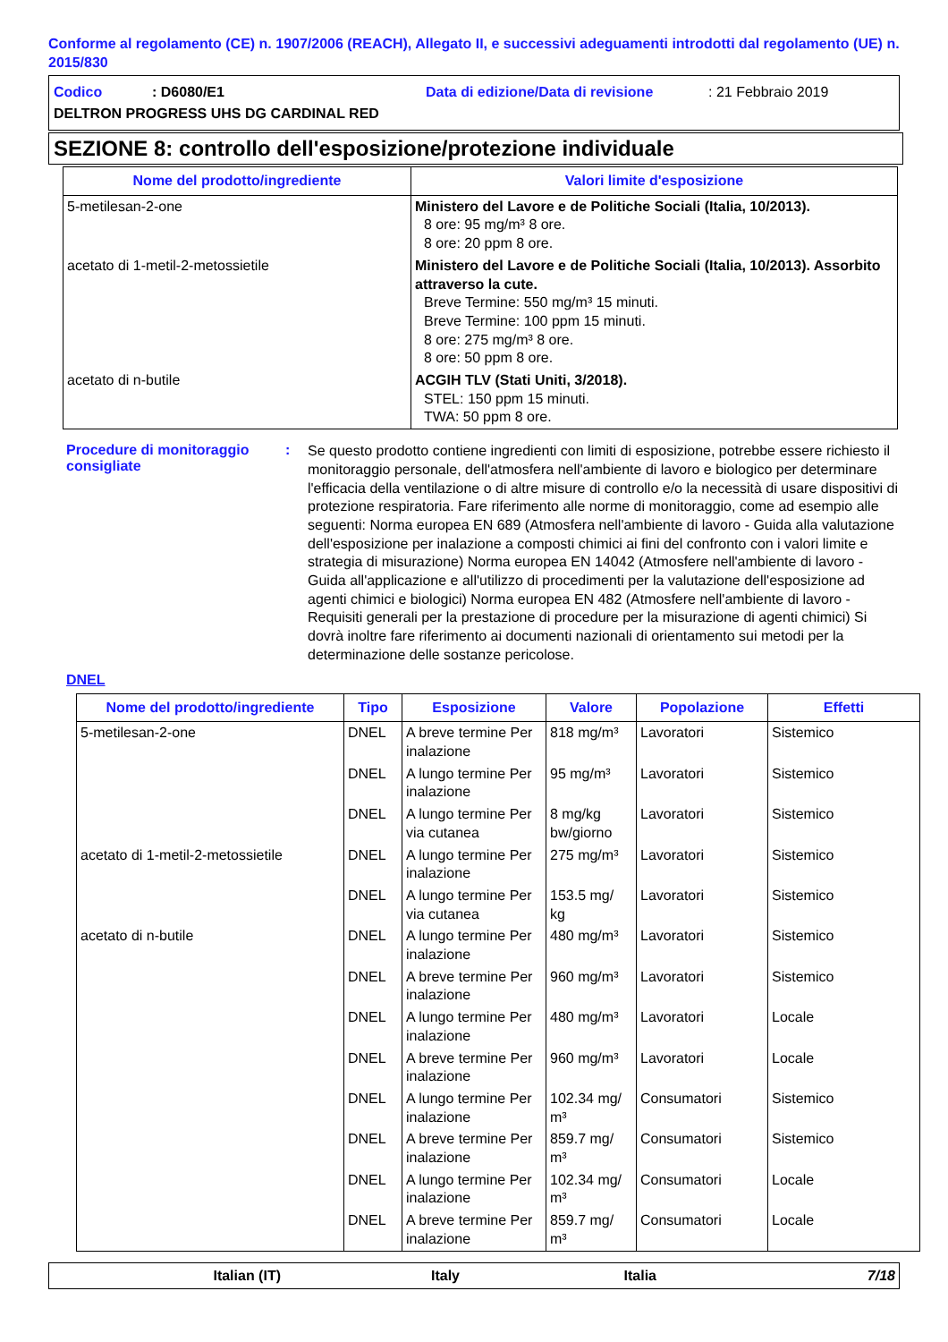Conforme al regolamento (CE) n. 1907/2006 (REACH), Allegato II, e successivi adeguamenti introdotti dal regolamento (UE) n. 2015/830
Codico: D6080/E1 Data di edizione/Data di revisione: 21 Febbraio 2019
DELTRON PROGRESS UHS DG CARDINAL RED
SEZIONE 8: controllo dell'esposizione/protezione individuale
| Nome del prodotto/ingrediente | Valori limite d'esposizione |
| --- | --- |
| 5-metilesan-2-one | Ministero del Lavore e de Politiche Sociali (Italia, 10/2013). 8 ore: 95 mg/m³ 8 ore. 8 ore: 20 ppm 8 ore. |
| acetato di 1-metil-2-metossietile | Ministero del Lavore e de Politiche Sociali (Italia, 10/2013). Assorbito attraverso la cute. Breve Termine: 550 mg/m³ 15 minuti. Breve Termine: 100 ppm 15 minuti. 8 ore: 275 mg/m³ 8 ore. 8 ore: 50 ppm 8 ore. |
| acetato di n-butile | ACGIH TLV (Stati Uniti, 3/2018). STEL: 150 ppm 15 minuti. TWA: 50 ppm 8 ore. |
Procedure di monitoraggio consigliate
:
Se questo prodotto contiene ingredienti con limiti di esposizione, potrebbe essere richiesto il monitoraggio personale, dell'atmosfera nell'ambiente di lavoro e biologico per determinare l'efficacia della ventilazione o di altre misure di controllo e/o la necessità di usare dispositivi di protezione respiratoria. Fare riferimento alle norme di monitoraggio, come ad esempio alle seguenti: Norma europea EN 689 (Atmosfera nell'ambiente di lavoro - Guida alla valutazione dell'esposizione per inalazione a composti chimici ai fini del confronto con i valori limite e strategia di misurazione) Norma europea EN 14042 (Atmosfere nell'ambiente di lavoro - Guida all'applicazione e all'utilizzo di procedimenti per la valutazione dell'esposizione ad agenti chimici e biologici) Norma europea EN 482 (Atmosfere nell'ambiente di lavoro - Requisiti generali per la prestazione di procedure per la misurazione di agenti chimici) Si dovrà inoltre fare riferimento ai documenti nazionali di orientamento sui metodi per la determinazione delle sostanze pericolose.
DNEL
| Nome del prodotto/ingrediente | Tipo | Esposizione | Valore | Popolazione | Effetti |
| --- | --- | --- | --- | --- | --- |
| 5-metilesan-2-one | DNEL | A breve termine Per inalazione | 818 mg/m³ | Lavoratori | Sistemico |
| | DNEL | A lungo termine Per inalazione | 95 mg/m³ | Lavoratori | Sistemico |
| | DNEL | A lungo termine Per via cutanea | 8 mg/kg bw/giorno | Lavoratori | Sistemico |
| acetato di 1-metil-2-metossietile | DNEL | A lungo termine Per inalazione | 275 mg/m³ | Lavoratori | Sistemico |
| | DNEL | A lungo termine Per via cutanea | 153.5 mg/ kg | Lavoratori | Sistemico |
| acetato di n-butile | DNEL | A lungo termine Per inalazione | 480 mg/m³ | Lavoratori | Sistemico |
| | DNEL | A breve termine Per inalazione | 960 mg/m³ | Lavoratori | Sistemico |
| | DNEL | A lungo termine Per inalazione | 480 mg/m³ | Lavoratori | Locale |
| | DNEL | A breve termine Per inalazione | 960 mg/m³ | Lavoratori | Locale |
| | DNEL | A lungo termine Per inalazione | 102.34 mg/ m³ | Consumatori | Sistemico |
| | DNEL | A breve termine Per inalazione | 859.7 mg/ m³ | Consumatori | Sistemico |
| | DNEL | A lungo termine Per inalazione | 102.34 mg/ m³ | Consumatori | Locale |
| | DNEL | A breve termine Per inalazione | 859.7 mg/ m³ | Consumatori | Locale |
Italian (IT) Italy Italia 7/18